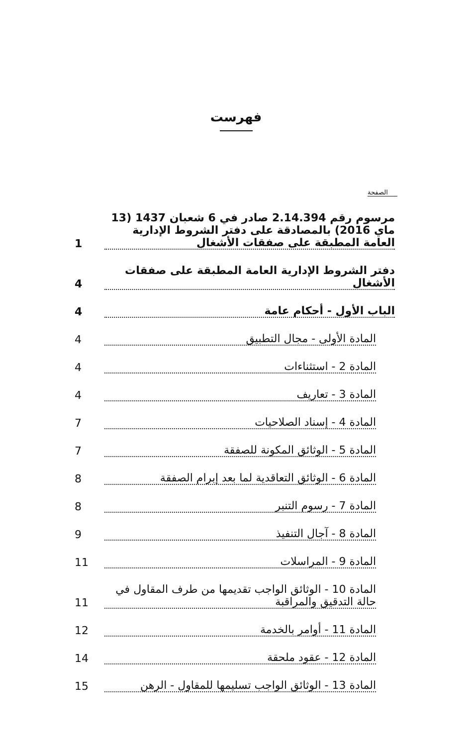فهرست
الصفحة
مرسوم رقم 2.14.394 صادر في 6 شعبان 1437 (13 ماي 2016) بالمصادقة على دفتر الشروط الإدارية العامة المطبقة على صفقات الأشغال
1
دفتر الشروط الإدارية العامة المطبقة على صفقات الأشغال
4
الباب الأول - أحكام عامة
4
المادة الأولى - مجال التطبيق
4
المادة 2 - استثناءات
4
المادة 3 - تعاريف
4
المادة 4 - إسناد الصلاحيات
7
المادة 5 - الوثائق المكونة للصفقة
7
المادة 6 - الوثائق التعاقدية لما بعد إبرام الصفقة
8
المادة 7 - رسوم التنبر
8
المادة 8 - آجال التنفيذ
9
المادة 9 - المراسلات
11
المادة 10 - الوثائق الواجب تقديمها من طرف المقاول في حالة التدقيق والمراقبة
11
المادة 11 - أوامر بالخدمة
12
المادة 12 - عقود ملحقة
14
المادة 13 - الوثائق الواجب تسليمها للمقاول - الرهن
15